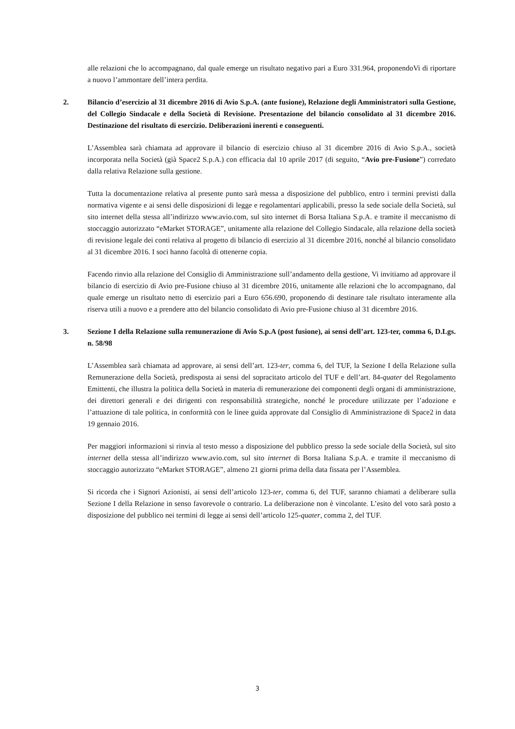alle relazioni che lo accompagnano, dal quale emerge un risultato negativo pari a Euro 331.964, proponendoVi di riportare a nuovo l’ammontare dell’intera perdita.
2. Bilancio d’esercizio al 31 dicembre 2016 di Avio S.p.A. (ante fusione), Relazione degli Amministratori sulla Gestione, del Collegio Sindacale e della Società di Revisione. Presentazione del bilancio consolidato al 31 dicembre 2016. Destinazione del risultato di esercizio. Deliberazioni inerenti e conseguenti.
L’Assemblea sarà chiamata ad approvare il bilancio di esercizio chiuso al 31 dicembre 2016 di Avio S.p.A., società incorporata nella Società (già Space2 S.p.A.) con efficacia dal 10 aprile 2017 (di seguito, “Avio pre-Fusione”) corredato dalla relativa Relazione sulla gestione.
Tutta la documentazione relativa al presente punto sarà messa a disposizione del pubblico, entro i termini previsti dalla normativa vigente e ai sensi delle disposizioni di legge e regolamentari applicabili, presso la sede sociale della Società, sul sito internet della stessa all’indirizzo www.avio.com, sul sito internet di Borsa Italiana S.p.A. e tramite il meccanismo di stoccaggio autorizzato “eMarket STORAGE”, unitamente alla relazione del Collegio Sindacale, alla relazione della società di revisione legale dei conti relativa al progetto di bilancio di esercizio al 31 dicembre 2016, nonché al bilancio consolidato al 31 dicembre 2016. I soci hanno facoltà di ottenerne copia.
Facendo rinvio alla relazione del Consiglio di Amministrazione sull’andamento della gestione, Vi invitiamo ad approvare il bilancio di esercizio di Avio pre-Fusione chiuso al 31 dicembre 2016, unitamente alle relazioni che lo accompagnano, dal quale emerge un risultato netto di esercizio pari a Euro 656.690, proponendo di destinare tale risultato interamente alla riserva utili a nuovo e a prendere atto del bilancio consolidato di Avio pre-Fusione chiuso al 31 dicembre 2016.
3. Sezione I della Relazione sulla remunerazione di Avio S.p.A (post fusione), ai sensi dell’art. 123-ter, comma 6, D.Lgs. n. 58/98
L’Assemblea sarà chiamata ad approvare, ai sensi dell’art. 123-ter, comma 6, del TUF, la Sezione I della Relazione sulla Remunerazione della Società, predisposta ai sensi del sopracitato articolo del TUF e dell’art. 84-quater del Regolamento Emittenti, che illustra la politica della Società in materia di remunerazione dei componenti degli organi di amministrazione, dei direttori generali e dei dirigenti con responsabilità strategiche, nonché le procedure utilizzate per l’adozione e l’attuazione di tale politica, in conformità con le linee guida approvate dal Consiglio di Amministrazione di Space2 in data 19 gennaio 2016.
Per maggiori informazioni si rinvia al testo messo a disposizione del pubblico presso la sede sociale della Società, sul sito internet della stessa all’indirizzo www.avio.com, sul sito internet di Borsa Italiana S.p.A. e tramite il meccanismo di stoccaggio autorizzato “eMarket STORAGE”, almeno 21 giorni prima della data fissata per l’Assemblea.
Si ricorda che i Signori Azionisti, ai sensi dell’articolo 123-ter, comma 6, del TUF, saranno chiamati a deliberare sulla Sezione I della Relazione in senso favorevole o contrario. La deliberazione non è vincolante. L’esito del voto sarà posto a disposizione del pubblico nei termini di legge ai sensi dell’articolo 125-quater, comma 2, del TUF.
3